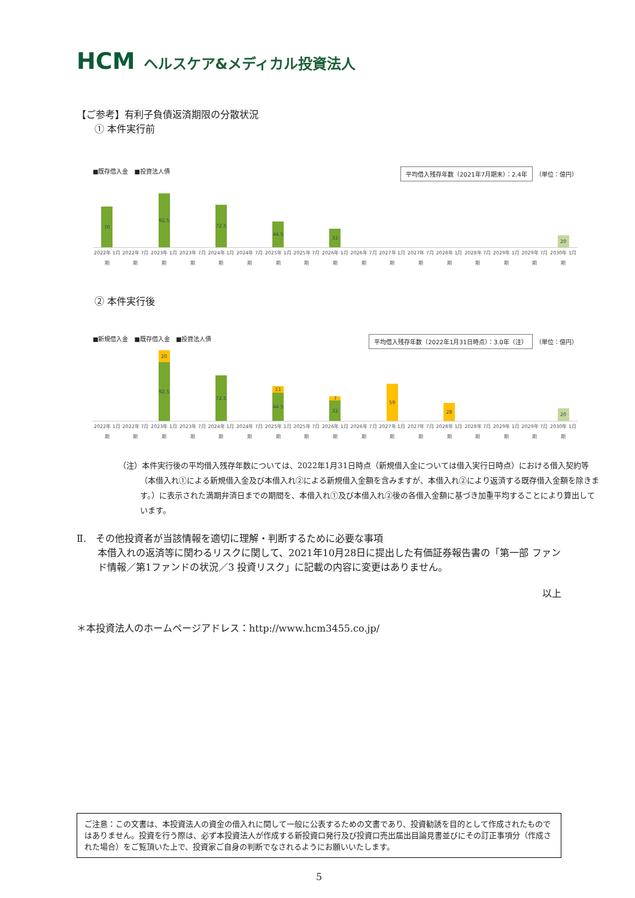HCM ヘルスケア&メディカル投資法人
【ご参考】有利子負債返済期限の分散状況
① 本件実行前
■既存借入金　■投資法人債 平均借入残存年数（2021年7月期末）：2.4年 （単位：億円）
70
92.5
72.5
44.5
32
20
2022年 1月期 2022年 7月期 2023年 1月期 2023年 7月期 2024年 1月期 2024年 7月期 2025年 1月期 2025年 7月期 2026年 1月期 2026年 7月期 2027年 1月期 2027年 7月期 2028年 1月期 2028年 7月期 2029年 1月期 2029年 7月期 2030年 1月期
② 本件実行後
■新規借入金　■既存借入金　■投資法人債 平均借入残存年数（2022年1月31日時点）：3.0年（注） （単位：億円）
20
92.5
72.5
11
44.5
7
32
59
28
20
2022年 1月期 2022年 7月期 2023年 1月期 2023年 7月期 2024年 1月期 2024年 7月期 2025年 1月期 2025年 7月期 2026年 1月期 2026年 7月期 2027年 1月期 2027年 7月期 2028年 1月期 2028年 7月期 2029年 1月期 2029年 7月期 2030年 1月期
（注）本件実行後の平均借入残存年数については、2022年1月31日時点（新規借入金については借入実行日時点）における借入契約等（本借入れ①による新規借入金及び本借入れ②による新規借入金額を含みますが、本借入れ②により返済する既存借入金額を除きます。）に表示された満期弁済日までの期間を、本借入れ①及び本借入れ②後の各借入金額に基づき加重平均することにより算出しています。
Ⅱ.　その他投資者が当該情報を適切に理解・判断するために必要な事項
本借入れの返済等に関わるリスクに関して、2021年10月28日に提出した有価証券報告書の「第一部 ファンド情報／第1ファンドの状況／3 投資リスク」に記載の内容に変更はありません。
以上
＊本投資法人のホームページアドレス：http://www.hcm3455.co.jp/
ご注意：この文書は、本投資法人の資金の借入れに関して一般に公表するための文書であり、投資勧誘を目的として作成されたものではありません。投資を行う際は、必ず本投資法人が作成する新投資口発行及び投資口売出届出目論見書並びにその訂正事項分（作成された場合）をご覧頂いた上で、投資家ご自身の判断でなされるようにお願いいたします。
5